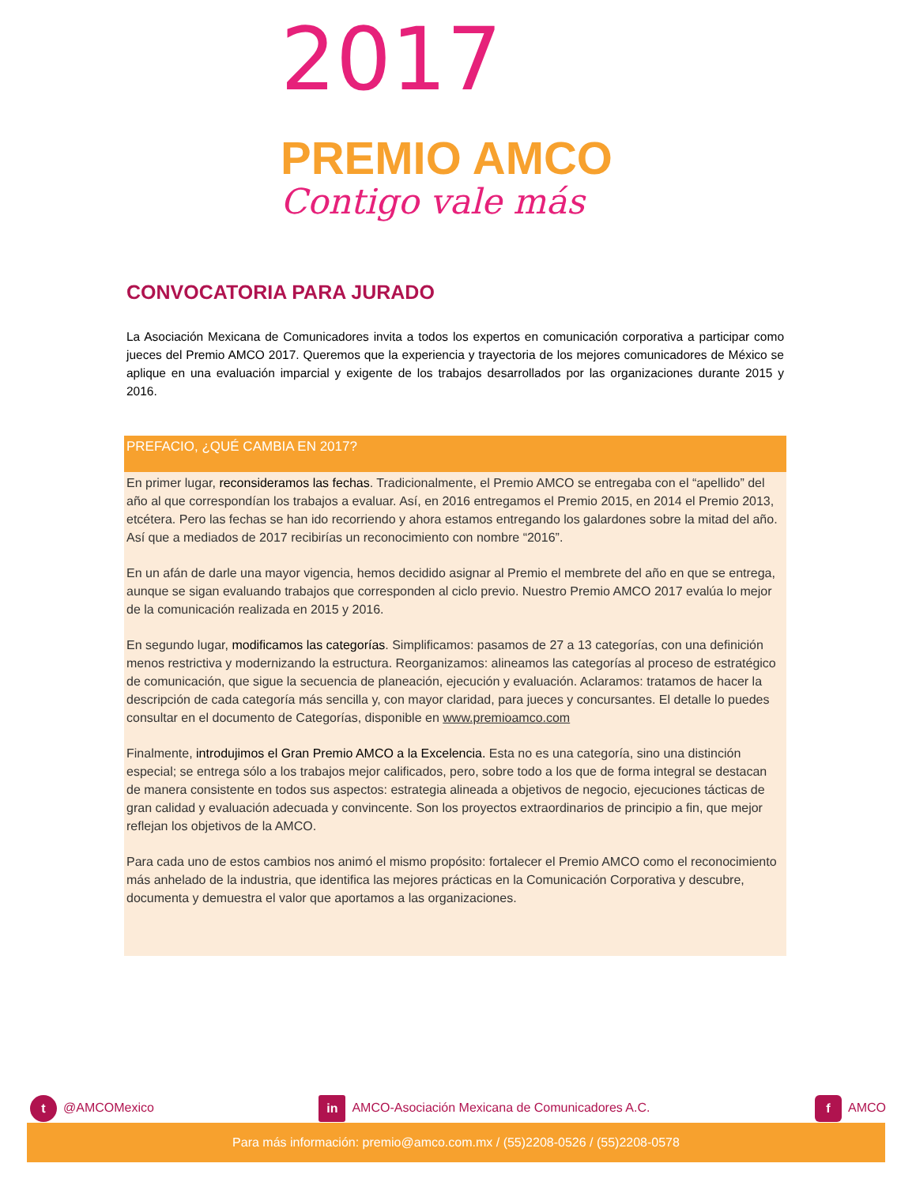2017
PREMIO AMCO
Contigo vale más
CONVOCATORIA PARA JURADO
La Asociación Mexicana de Comunicadores invita a todos los expertos en comunicación corporativa a participar como jueces del Premio AMCO 2017. Queremos que la experiencia y trayectoria de los mejores comunicadores de México se aplique en una evaluación imparcial y exigente de los trabajos desarrollados por las organizaciones durante 2015 y 2016.
PREFACIO, ¿QUÉ CAMBIA EN 2017?
En primer lugar, reconsideramos las fechas. Tradicionalmente, el Premio AMCO se entregaba con el “apellido” del año al que correspondían los trabajos a evaluar. Así, en 2016 entregamos el Premio 2015, en 2014 el Premio 2013, etcétera. Pero las fechas se han ido recorriendo y ahora estamos entregando los galardones sobre la mitad del año. Así que a mediados de 2017 recibirías un reconocimiento con nombre “2016”.
En un afán de darle una mayor vigencia, hemos decidido asignar al Premio el membrete del año en que se entrega, aunque se sigan evaluando trabajos que corresponden al ciclo previo. Nuestro Premio AMCO 2017 evalúa lo mejor de la comunicación realizada en 2015 y 2016.
En segundo lugar, modificamos las categorías. Simplificamos: pasamos de 27 a 13 categorías, con una definición menos restrictiva y modernizando la estructura. Reorganizamos: alineamos las categorías al proceso de estratégico de comunicación, que sigue la secuencia de planeación, ejecución y evaluación. Aclaramos: tratamos de hacer la descripción de cada categoría más sencilla y, con mayor claridad, para jueces y concursantes. El detalle lo puedes consultar en el documento de Categorías, disponible en www.premioamco.com
Finalmente, introdujimos el Gran Premio AMCO a la Excelencia. Esta no es una categoría, sino una distinción especial; se entrega sólo a los trabajos mejor calificados, pero, sobre todo a los que de forma integral se destacan de manera consistente en todos sus aspectos: estrategia alineada a objetivos de negocio, ejecuciones tácticas de gran calidad y evaluación adecuada y convincente. Son los proyectos extraordinarios de principio a fin, que mejor reflejan los objetivos de la AMCO.
Para cada uno de estos cambios nos animó el mismo propósito: fortalecer el Premio AMCO como el reconocimiento más anhelado de la industria, que identifica las mejores prácticas en la Comunicación Corporativa y descubre, documenta y demuestra el valor que aportamos a las organizaciones.
t @AMCOMexico in AMCO-Asociación Mexicana de Comunicadores A.C. f AMCO
Para más información: premio@amco.com.mx / (55)2208-0526 / (55)2208-0578